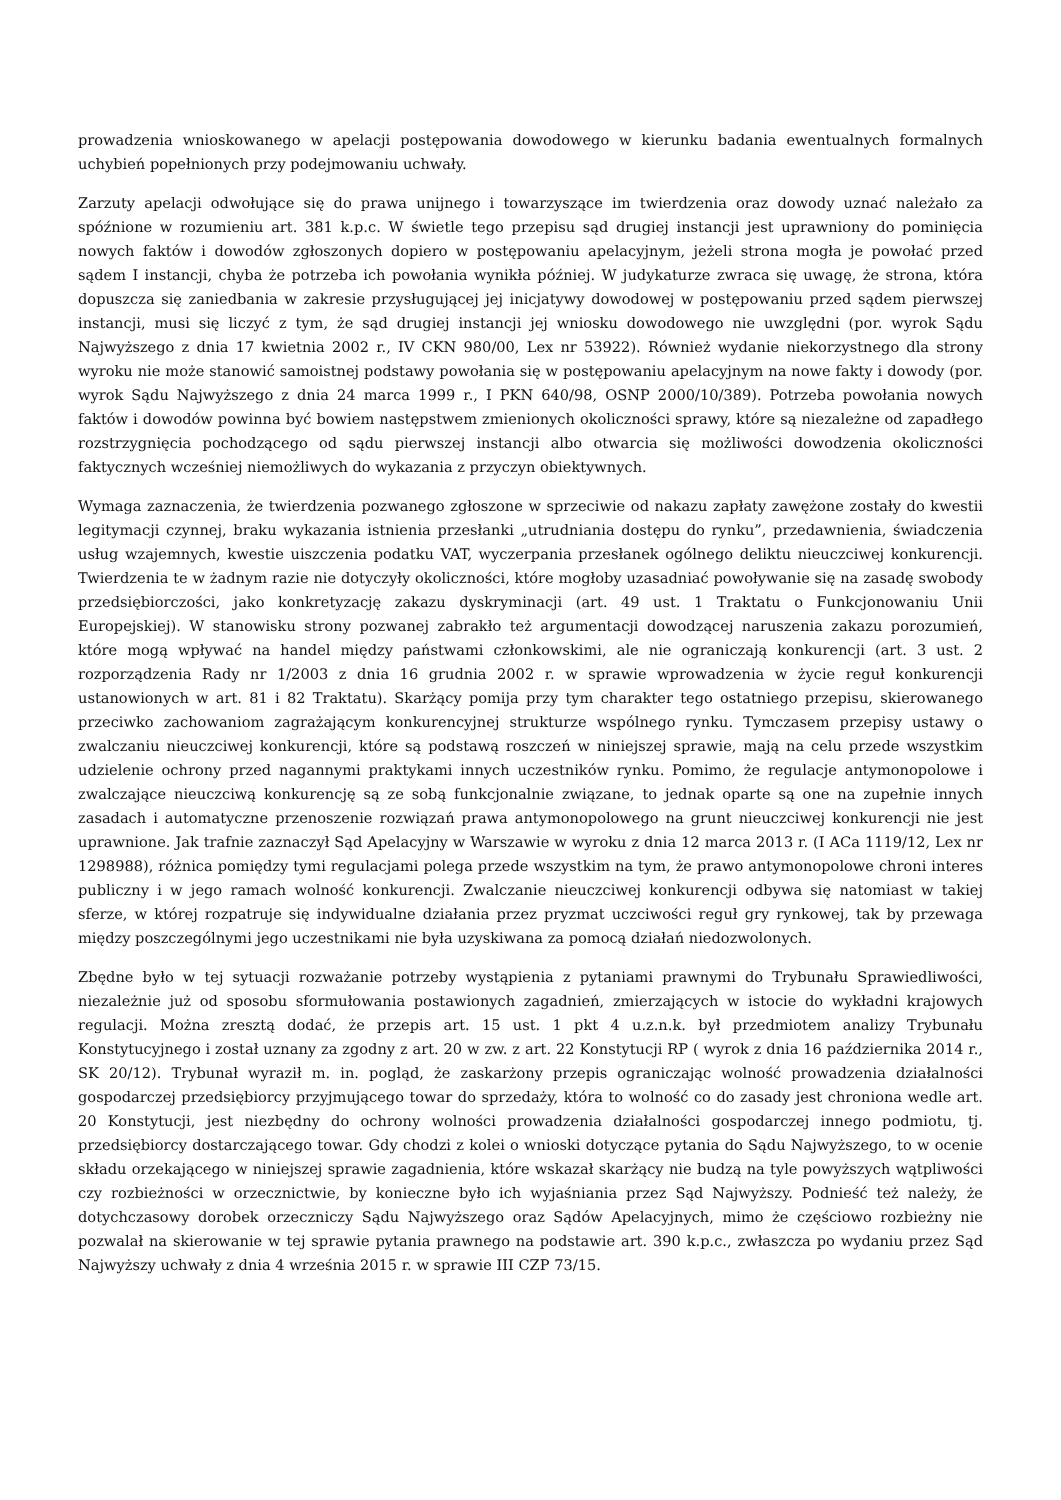prowadzenia wnioskowanego w apelacji postępowania dowodowego w kierunku badania ewentualnych formalnych uchybień popełnionych przy podejmowaniu uchwały.
Zarzuty apelacji odwołujące się do prawa unijnego i towarzyszące im twierdzenia oraz dowody uznać należało za spóźnione w rozumieniu art. 381 k.p.c. W świetle tego przepisu sąd drugiej instancji jest uprawniony do pominięcia nowych faktów i dowodów zgłoszonych dopiero w postępowaniu apelacyjnym, jeżeli strona mogła je powołać przed sądem I instancji, chyba że potrzeba ich powołania wynikła później. W judykaturze zwraca się uwagę, że strona, która dopuszcza się zaniedbania w zakresie przysługującej jej inicjatywy dowodowej w postępowaniu przed sądem pierwszej instancji, musi się liczyć z tym, że sąd drugiej instancji jej wniosku dowodowego nie uwzględni (por. wyrok Sądu Najwyższego z dnia 17 kwietnia 2002 r., IV CKN 980/00, Lex nr 53922). Również wydanie niekorzystnego dla strony wyroku nie może stanowić samoistnej podstawy powołania się w postępowaniu apelacyjnym na nowe fakty i dowody (por. wyrok Sądu Najwyższego z dnia 24 marca 1999 r., I PKN 640/98, OSNP 2000/10/389). Potrzeba powołania nowych faktów i dowodów powinna być bowiem następstwem zmienionych okoliczności sprawy, które są niezależne od zapadłego rozstrzygnięcia pochodzącego od sądu pierwszej instancji albo otwarcia się możliwości dowodzenia okoliczności faktycznych wcześniej niemożliwych do wykazania z przyczyn obiektywnych.
Wymaga zaznaczenia, że twierdzenia pozwanego zgłoszone w sprzeciwie od nakazu zapłaty zawężone zostały do kwestii legitymacji czynnej, braku wykazania istnienia przesłanki „utrudniania dostępu do rynku”, przedawnienia, świadczenia usług wzajemnych, kwestie uiszczenia podatku VAT, wyczerpania przesłanek ogólnego deliktu nieuczciwej konkurencji. Twierdzenia te w żadnym razie nie dotyczyły okoliczności, które mogłoby uzasadniać powoływanie się na zasadę swobody przedsiębiorczości, jako konkretyzację zakazu dyskryminacji (art. 49 ust. 1 Traktatu o Funkcjonowaniu Unii Europejskiej). W stanowisku strony pozwanej zabrakło też argumentacji dowodzącej naruszenia zakazu porozumień, które mogą wpływać na handel między państwami członkowskimi, ale nie ograniczają konkurencji (art. 3 ust. 2 rozporządzenia Rady nr 1/2003 z dnia 16 grudnia 2002 r. w sprawie wprowadzenia w życie reguł konkurencji ustanowionych w art. 81 i 82 Traktatu). Skarżący pomija przy tym charakter tego ostatniego przepisu, skierowanego przeciwko zachowaniom zagrażającym konkurencyjnej strukturze wspólnego rynku. Tymczasem przepisy ustawy o zwalczaniu nieuczciwej konkurencji, które są podstawą roszczeń w niniejszej sprawie, mają na celu przede wszystkim udzielenie ochrony przed nagannymi praktykami innych uczestników rynku. Pomimo, że regulacje antymonopolowe i zwalczające nieuczciwą konkurencję są ze sobą funkcjonalnie związane, to jednak oparte są one na zupełnie innych zasadach i automatyczne przenoszenie rozwiązań prawa antymonopolowego na grunt nieuczciwej konkurencji nie jest uprawnione. Jak trafnie zaznaczył Sąd Apelacyjny w Warszawie w wyroku z dnia 12 marca 2013 r. (I ACa 1119/12, Lex nr 1298988), różnica pomiędzy tymi regulacjami polega przede wszystkim na tym, że prawo antymonopolowe chroni interes publiczny i w jego ramach wolność konkurencji. Zwalczanie nieuczciwej konkurencji odbywa się natomiast w takiej sferze, w której rozpatruje się indywidualne działania przez pryzmat uczciwości reguł gry rynkowej, tak by przewaga między poszczególnymi jego uczestnikami nie była uzyskiwana za pomocą działań niedozwolonych.
Zbędne było w tej sytuacji rozważanie potrzeby wystąpienia z pytaniami prawnymi do Trybunału Sprawiedliwości, niezależnie już od sposobu sformułowania postawionych zagadnień, zmierzających w istocie do wykładni krajowych regulacji. Można zresztą dodać, że przepis art. 15 ust. 1 pkt 4 u.z.n.k. był przedmiotem analizy Trybunału Konstytucyjnego i został uznany za zgodny z art. 20 w zw. z art. 22 Konstytucji RP ( wyrok z dnia 16 października 2014 r., SK 20/12). Trybunał wyraził m. in. pogląd, że zaskarżony przepis ograniczając wolność prowadzenia działalności gospodarczej przedsiębiorcy przyjmującego towar do sprzedaży, która to wolność co do zasady jest chroniona wedle art. 20 Konstytucji, jest niezbędny do ochrony wolności prowadzenia działalności gospodarczej innego podmiotu, tj. przedsiębiorcy dostarczającego towar. Gdy chodzi z kolei o wnioski dotyczące pytania do Sądu Najwyższego, to w ocenie składu orzekającego w niniejszej sprawie zagadnienia, które wskazał skarżący nie budzą na tyle powyższych wątpliwości czy rozbieżności w orzecznictwie, by konieczne było ich wyjaśniania przez Sąd Najwyższy. Podnieść też należy, że dotychczasowy dorobek orzeczniczy Sądu Najwyższego oraz Sądów Apelacyjnych, mimo że częściowo rozbieżny nie pozwalał na skierowanie w tej sprawie pytania prawnego na podstawie art. 390 k.p.c., zwłaszcza po wydaniu przez Sąd Najwyższy uchwały z dnia 4 września 2015 r. w sprawie III CZP 73/15.